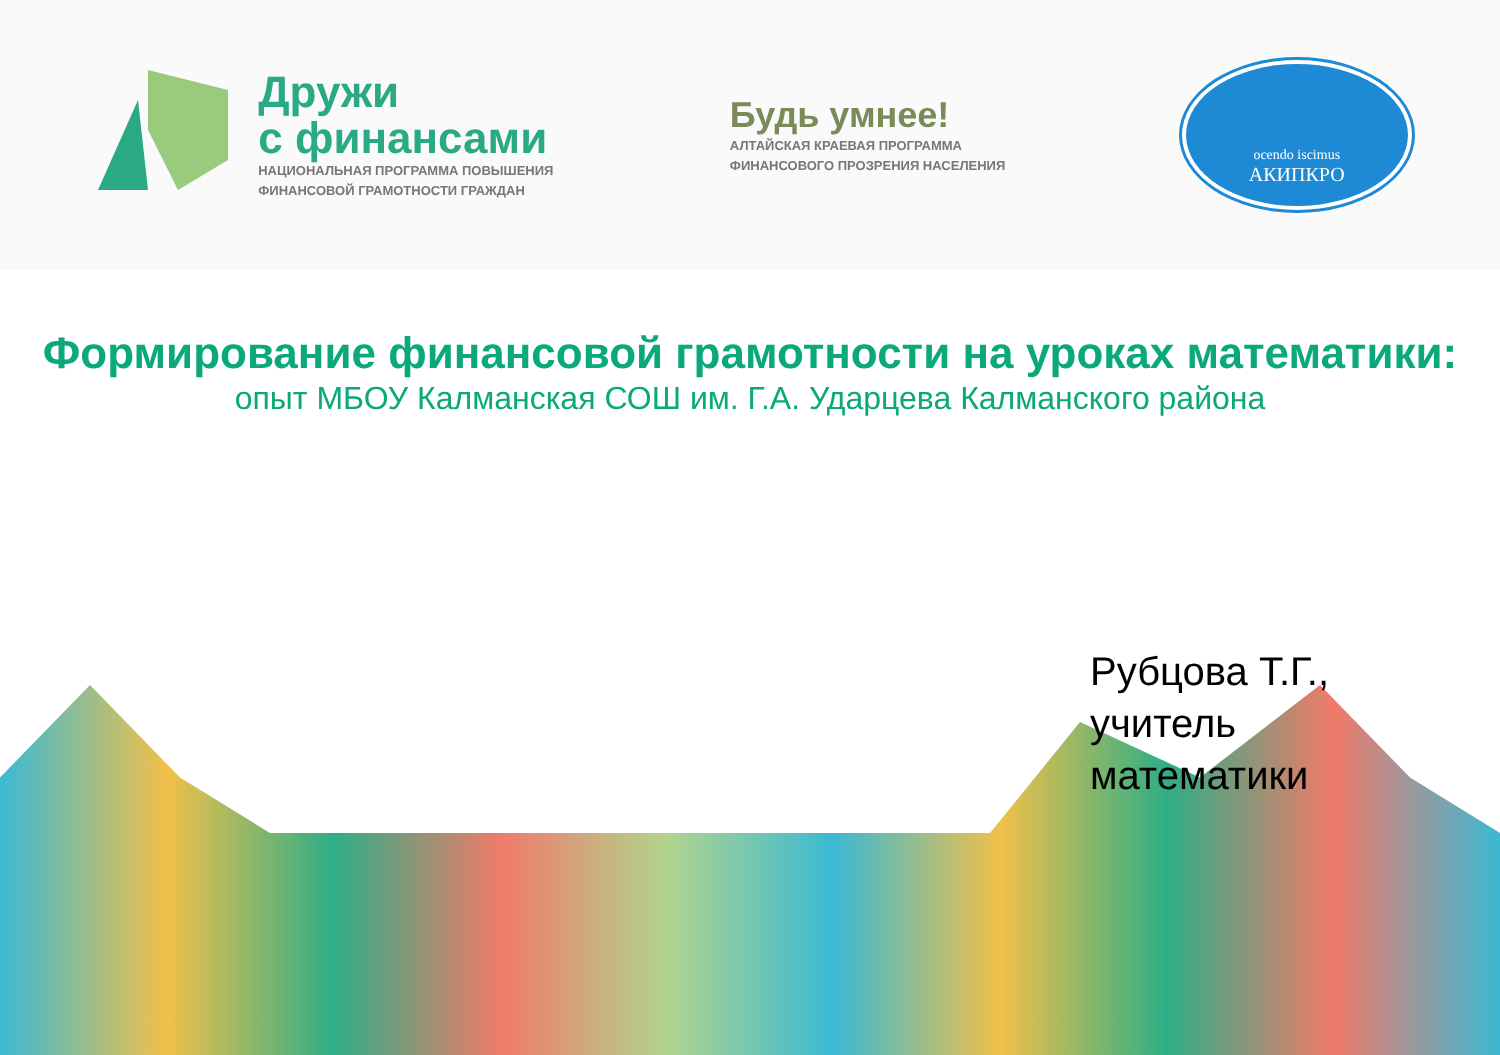Дружи
с финансами
НАЦИОНАЛЬНАЯ ПРОГРАММА ПОВЫШЕНИЯ
ФИНАНСОВОЙ ГРАМОТНОСТИ ГРАЖДАН
Будь умнее!
АЛТАЙСКАЯ КРАЕВАЯ ПРОГРАММА
ФИНАНСОВОГО ПРОЗРЕНИЯ НАСЕЛЕНИЯ
ocendo iscimus
АКИПКРО
Формирование финансовой грамотности на уроках математики:
опыт МБОУ Калманская СОШ им. Г.А. Ударцева Калманского района
Рубцова Т.Г.,
учитель
математики